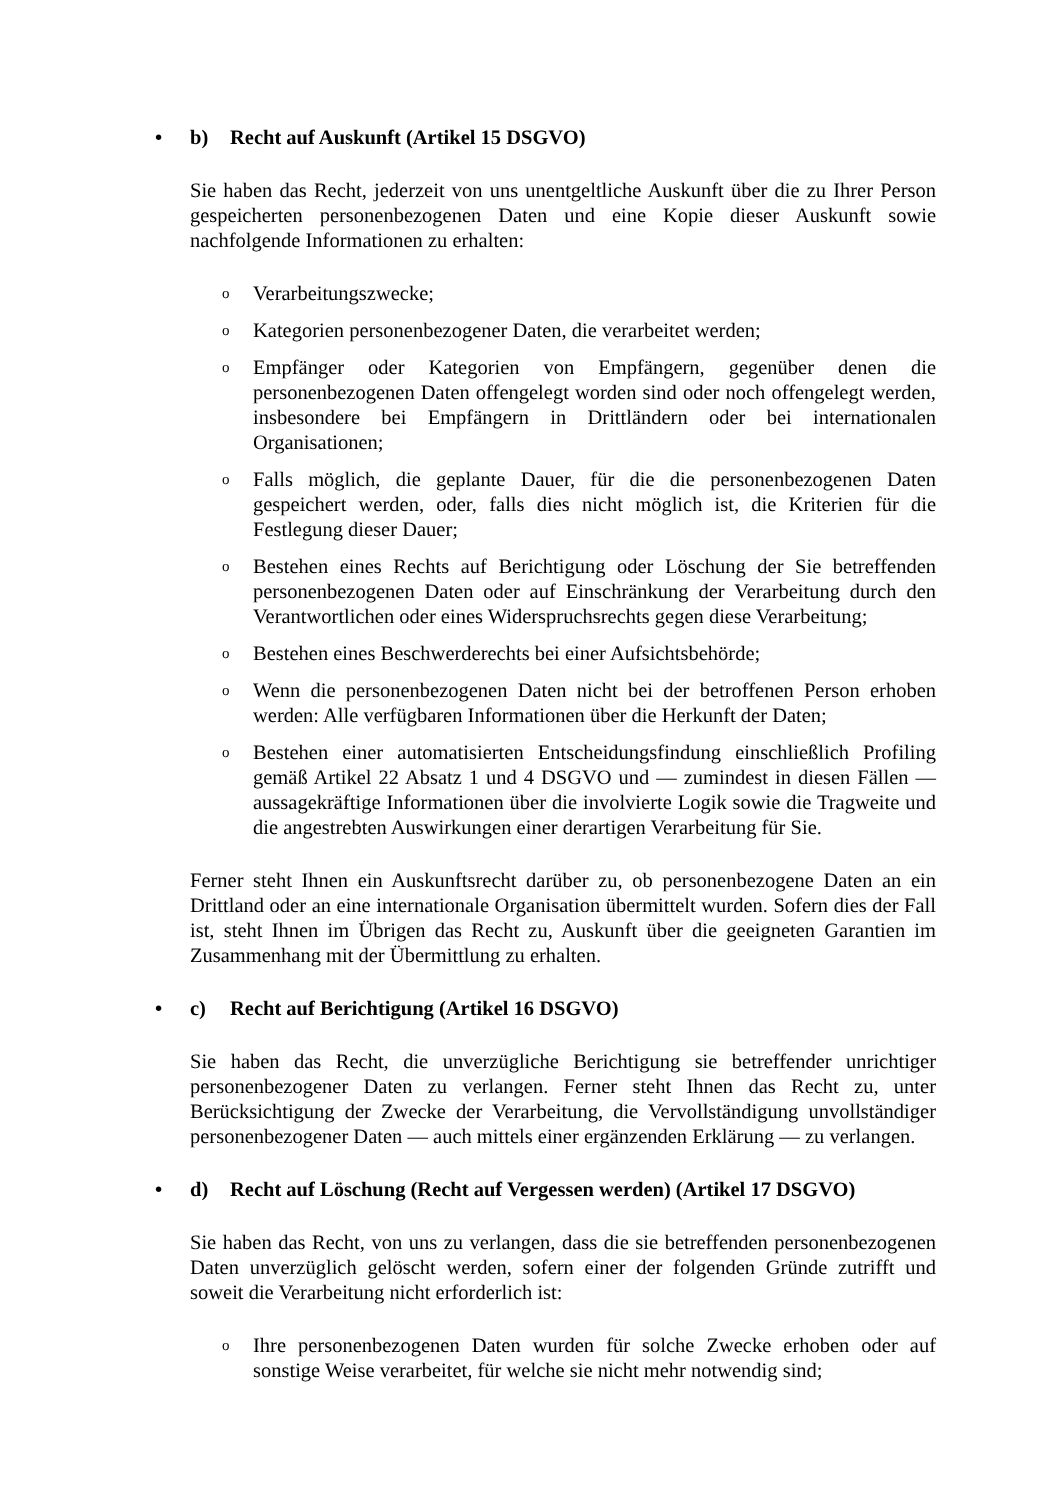• b) Recht auf Auskunft (Artikel 15 DSGVO)
Sie haben das Recht, jederzeit von uns unentgeltliche Auskunft über die zu Ihrer Person gespeicherten personenbezogenen Daten und eine Kopie dieser Auskunft sowie nachfolgende Informationen zu erhalten:
o Verarbeitungszwecke;
o Kategorien personenbezogener Daten, die verarbeitet werden;
o Empfänger oder Kategorien von Empfängern, gegenüber denen die personenbezogenen Daten offengelegt worden sind oder noch offengelegt werden, insbesondere bei Empfängern in Drittländern oder bei internationalen Organisationen;
o Falls möglich, die geplante Dauer, für die die personenbezogenen Daten gespeichert werden, oder, falls dies nicht möglich ist, die Kriterien für die Festlegung dieser Dauer;
o Bestehen eines Rechts auf Berichtigung oder Löschung der Sie betreffenden personenbezogenen Daten oder auf Einschränkung der Verarbeitung durch den Verantwortlichen oder eines Widerspruchsrechts gegen diese Verarbeitung;
o Bestehen eines Beschwerderechts bei einer Aufsichtsbehörde;
o Wenn die personenbezogenen Daten nicht bei der betroffenen Person erhoben werden: Alle verfügbaren Informationen über die Herkunft der Daten;
o Bestehen einer automatisierten Entscheidungsfindung einschließlich Profiling gemäß Artikel 22 Absatz 1 und 4 DSGVO und — zumindest in diesen Fällen — aussagekräftige Informationen über die involvierte Logik sowie die Tragweite und die angestrebten Auswirkungen einer derartigen Verarbeitung für Sie.
Ferner steht Ihnen ein Auskunftsrecht darüber zu, ob personenbezogene Daten an ein Drittland oder an eine internationale Organisation übermittelt wurden. Sofern dies der Fall ist, steht Ihnen im Übrigen das Recht zu, Auskunft über die geeigneten Garantien im Zusammenhang mit der Übermittlung zu erhalten.
• c) Recht auf Berichtigung (Artikel 16 DSGVO)
Sie haben das Recht, die unverzügliche Berichtigung sie betreffender unrichtiger personenbezogener Daten zu verlangen. Ferner steht Ihnen das Recht zu, unter Berücksichtigung der Zwecke der Verarbeitung, die Vervollständigung unvollständiger personenbezogener Daten — auch mittels einer ergänzenden Erklärung — zu verlangen.
• d) Recht auf Löschung (Recht auf Vergessen werden) (Artikel 17 DSGVO)
Sie haben das Recht, von uns zu verlangen, dass die sie betreffenden personenbezogenen Daten unverzüglich gelöscht werden, sofern einer der folgenden Gründe zutrifft und soweit die Verarbeitung nicht erforderlich ist:
o Ihre personenbezogenen Daten wurden für solche Zwecke erhoben oder auf sonstige Weise verarbeitet, für welche sie nicht mehr notwendig sind;